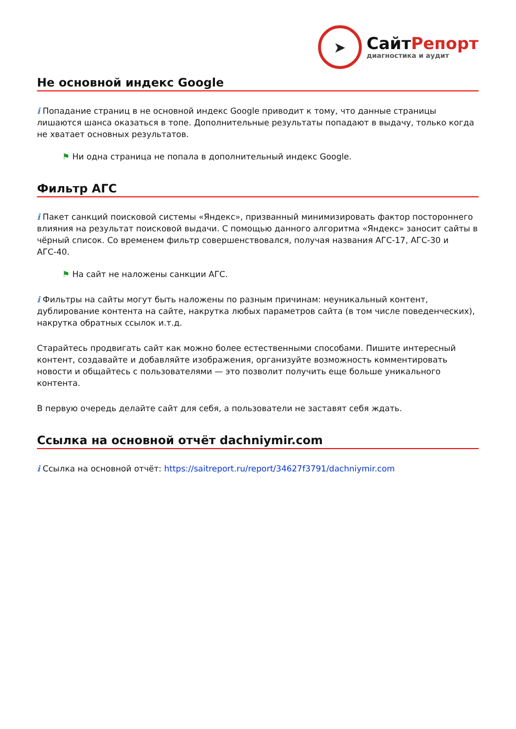➤
СайтРепорт
диагностика и аудит
Не основной индекс Google
i Попадание страниц в не основной индекс Google приводит к тому, что данные страницы лишаются шанса оказаться в топе. Дополнительные результаты попадают в выдачу, только когда не хватает основных результатов.
⚑ Ни одна страница не попала в дополнительный индекс Google.
Фильтр АГС
i Пакет санкций поисковой системы «Яндекс», призванный минимизировать фактор постороннего влияния на результат поисковой выдачи. С помощью данного алгоритма «Яндекс» заносит сайты в чёрный список. Со временем фильтр совершенствовался, получая названия АГС-17, АГС-30 и АГС-40.
⚑ На сайт не наложены санкции АГС.
i Фильтры на сайты могут быть наложены по разным причинам: неуникальный контент, дублирование контента на сайте, накрутка любых параметров сайта (в том числе поведенческих), накрутка обратных ссылок и.т.д.
Старайтесь продвигать сайт как можно более естественными способами. Пишите интересный контент, создавайте и добавляйте изображения, организуйте возможность комментировать новости и общайтесь с пользователями — это позволит получить еще больше уникального контента.
В первую очередь делайте сайт для себя, а пользователи не заставят себя ждать.
Ссылка на основной отчёт dachniymir.com
i Ссылка на основной отчёт: https://saitreport.ru/report/34627f3791/dachniymir.com